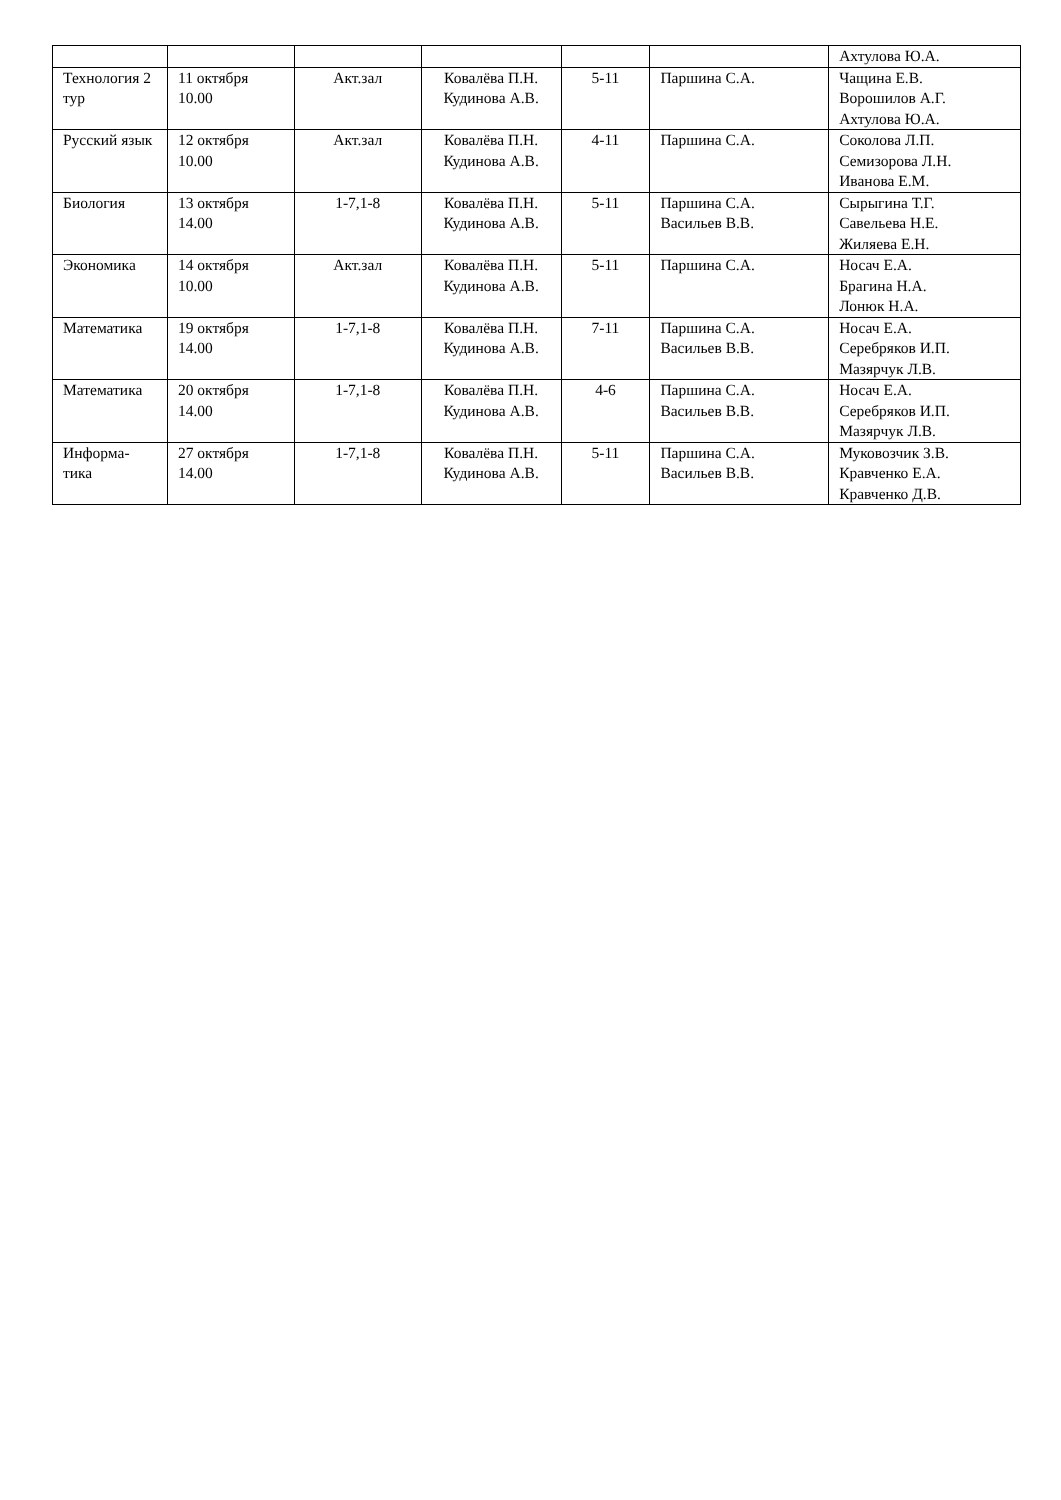| | | | | | | Ахтулова Ю.А. |
| Технология 2 тур | 11 октября 10.00 | Акт.зал | Ковалёва П.Н. Кудинова А.В. | 5-11 | Паршина С.А. | Чащина Е.В. Ворошилов А.Г. Ахтулова Ю.А. |
| Русский язык | 12 октября 10.00 | Акт.зал | Ковалёва П.Н. Кудинова А.В. | 4-11 | Паршина С.А. | Соколова Л.П. Семизорова Л.Н. Иванова Е.М. |
| Биология | 13 октября 14.00 | 1-7,1-8 | Ковалёва П.Н. Кудинова А.В. | 5-11 | Паршина С.А. Васильев В.В. | Сырыгина Т.Г. Савельева Н.Е. Жиляева Е.Н. |
| Экономика | 14 октября 10.00 | Акт.зал | Ковалёва П.Н. Кудинова А.В. | 5-11 | Паршина С.А. | Носач Е.А. Брагина Н.А. Лонюк Н.А. |
| Математика | 19 октября 14.00 | 1-7,1-8 | Ковалёва П.Н. Кудинова А.В. | 7-11 | Паршина С.А. Васильев В.В. | Носач Е.А. Серебряков И.П. Мазярчук Л.В. |
| Математика | 20 октября 14.00 | 1-7,1-8 | Ковалёва П.Н. Кудинова А.В. | 4-6 | Паршина С.А. Васильев В.В. | Носач Е.А. Серебряков И.П. Мазярчук Л.В. |
| Информа- тика | 27 октября 14.00 | 1-7,1-8 | Ковалёва П.Н. Кудинова А.В. | 5-11 | Паршина С.А. Васильев В.В. | Муковозчик З.В. Кравченко Е.А. Кравченко Д.В. |